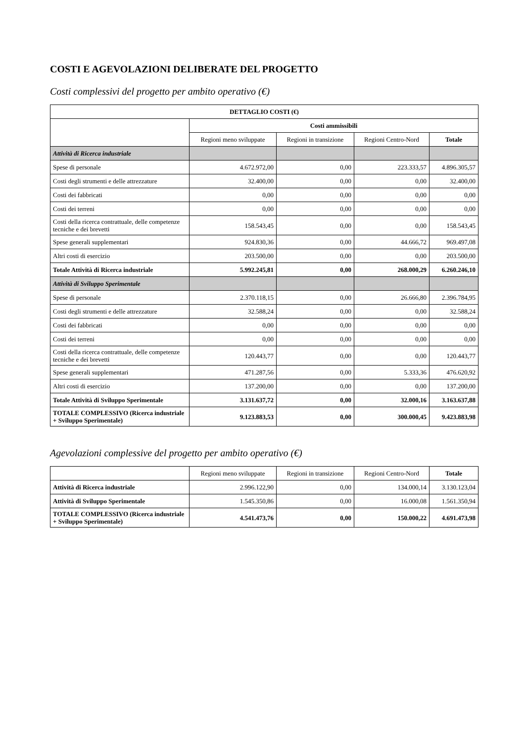COSTI E AGEVOLAZIONI DELIBERATE DEL PROGETTO
Costi complessivi del progetto per ambito operativo (€)
| DETTAGLIO COSTI (€) | | | | |
| --- | --- | --- | --- | --- |
| | Costi ammissibili | | | |
| | Regioni meno sviluppate | Regioni in transizione | Regioni Centro-Nord | Totale |
| Attività di Ricerca industriale | | | | |
| Spese di personale | 4.672.972,00 | 0,00 | 223.333,57 | 4.896.305,57 |
| Costi degli strumenti e delle attrezzature | 32.400,00 | 0,00 | 0,00 | 32.400,00 |
| Costi dei fabbricati | 0,00 | 0,00 | 0,00 | 0,00 |
| Costi dei terreni | 0,00 | 0,00 | 0,00 | 0,00 |
| Costi della ricerca contrattuale, delle competenze tecniche e dei brevetti | 158.543,45 | 0,00 | 0,00 | 158.543,45 |
| Spese generali supplementari | 924.830,36 | 0,00 | 44.666,72 | 969.497,08 |
| Altri costi di esercizio | 203.500,00 | 0,00 | 0,00 | 203.500,00 |
| Totale Attività di Ricerca industriale | 5.992.245,81 | 0,00 | 268.000,29 | 6.260.246,10 |
| Attività di Sviluppo Sperimentale | | | | |
| Spese di personale | 2.370.118,15 | 0,00 | 26.666,80 | 2.396.784,95 |
| Costi degli strumenti e delle attrezzature | 32.588,24 | 0,00 | 0,00 | 32.588,24 |
| Costi dei fabbricati | 0,00 | 0,00 | 0,00 | 0,00 |
| Costi dei terreni | 0,00 | 0,00 | 0,00 | 0,00 |
| Costi della ricerca contrattuale, delle competenze tecniche e dei brevetti | 120.443,77 | 0,00 | 0,00 | 120.443,77 |
| Spese generali supplementari | 471.287,56 | 0,00 | 5.333,36 | 476.620,92 |
| Altri costi di esercizio | 137.200,00 | 0,00 | 0,00 | 137.200,00 |
| Totale Attività di Sviluppo Sperimentale | 3.131.637,72 | 0,00 | 32.000,16 | 3.163.637,88 |
| TOTALE COMPLESSIVO (Ricerca industriale + Sviluppo Sperimentale) | 9.123.883,53 | 0,00 | 300.000,45 | 9.423.883,98 |
Agevolazioni complessive del progetto per ambito operativo (€)
| | Regioni meno sviluppate | Regioni in transizione | Regioni Centro-Nord | Totale |
| Attività di Ricerca industriale | 2.996.122,90 | 0,00 | 134.000,14 | 3.130.123,04 |
| Attività di Sviluppo Sperimentale | 1.545.350,86 | 0,00 | 16.000,08 | 1.561.350,94 |
| TOTALE COMPLESSIVO (Ricerca industriale + Sviluppo Sperimentale) | 4.541.473,76 | 0,00 | 150.000,22 | 4.691.473,98 |